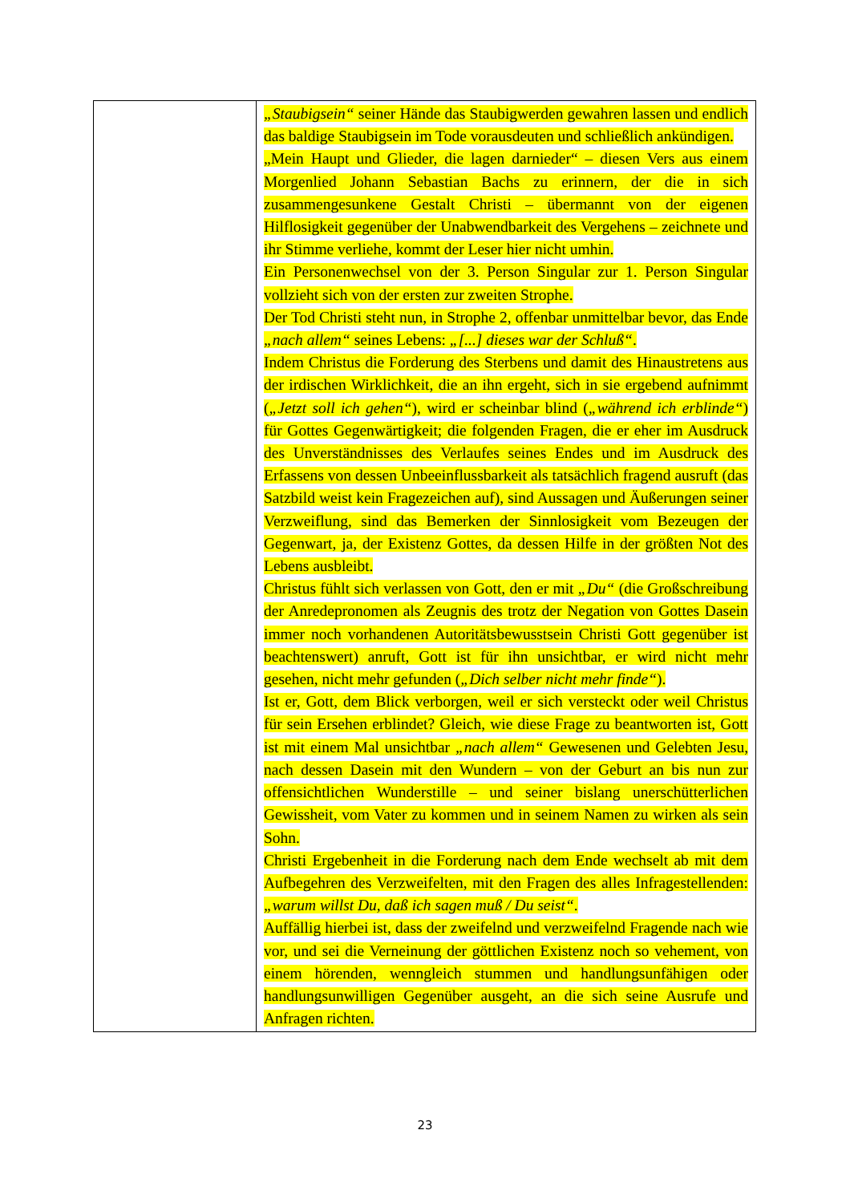| | „Staubigsein“ seiner Hände das Staubigwerden gewahren lassen und endlich das baldige Staubigsein im Tode vorausdeuten und schließlich ankündigen. „Mein Haupt und Glieder, die lagen darnieder“ – diesen Vers aus einem Morgenlied Johann Sebastian Bachs zu erinnern, der die in sich zusammengesunkene Gestalt Christi – übermannt von der eigenen Hilflosigkeit gegenüber der Unabwendbarkeit des Vergehens – zeichnete und ihr Stimme verliehe, kommt der Leser hier nicht umhin. Ein Personenwechsel von der 3. Person Singular zur 1. Person Singular vollzieht sich von der ersten zur zweiten Strophe. Der Tod Christi steht nun, in Strophe 2, offenbar unmittelbar bevor, das Ende „nach allem“ seines Lebens: „[...] dieses war der Schluß“ . Indem Christus die Forderung des Sterbens und damit des Hinaustretens aus der irdischen Wirklichkeit, die an ihn ergeht, sich in sie ergebend aufnimmt ( „Jetzt soll ich gehen“ ), wird er scheinbar blind ( „während ich erblinde“ ) für Gottes Gegenwärtigkeit; die folgenden Fragen, die er eher im Ausdruck des Unverständnisses des Verlaufes seines Endes und im Ausdruck des Erfassens von dessen Unbeeinflussbarkeit als tatsächlich fragend ausruft (das Satzbild weist kein Fragezeichen auf), sind Aussagen und Äußerungen seiner Verzweiflung, sind das Bemerken der Sinnlosigkeit vom Bezeugen der Gegenwart, ja, der Existenz Gottes, da dessen Hilfe in der größten Not des Lebens ausbleibt. Christus fühlt sich verlassen von Gott, den er mit „Du“ (die Großschreibung der Anredepronomen als Zeugnis des trotz der Negation von Gottes Dasein immer noch vorhandenen Autoritätsbewusstsein Christi Gott gegenüber ist beachtenswert) anruft, Gott ist für ihn unsichtbar, er wird nicht mehr gesehen, nicht mehr gefunden ( „Dich selber nicht mehr finde“ ). Ist er, Gott, dem Blick verborgen, weil er sich versteckt oder weil Christus für sein Ersehen erblindet? Gleich, wie diese Frage zu beantworten ist, Gott ist mit einem Mal unsichtbar „nach allem“ Gewesenen und Gelebten Jesu, nach dessen Dasein mit den Wundern – von der Geburt an bis nun zur offensichtlichen Wunderstille – und seiner bislang unerschütterlichen Gewissheit, vom Vater zu kommen und in seinem Namen zu wirken als sein Sohn. Christi Ergebenheit in die Forderung nach dem Ende wechselt ab mit dem Aufbegehren des Verzweifelten, mit den Fragen des alles Infragestellenden: „warum willst Du, daß ich sagen muß / Du seist“ . Auffällig hierbei ist, dass der zweifelnd und verzweifelnd Fragende nach wie vor, und sei die Verneinung der göttlichen Existenz noch so vehement, von einem hörenden, wenngleich stummen und handlungsunfähigen oder handlungsunwilligen Gegenüber ausgeht, an die sich seine Ausrufe und Anfragen richten. |
23